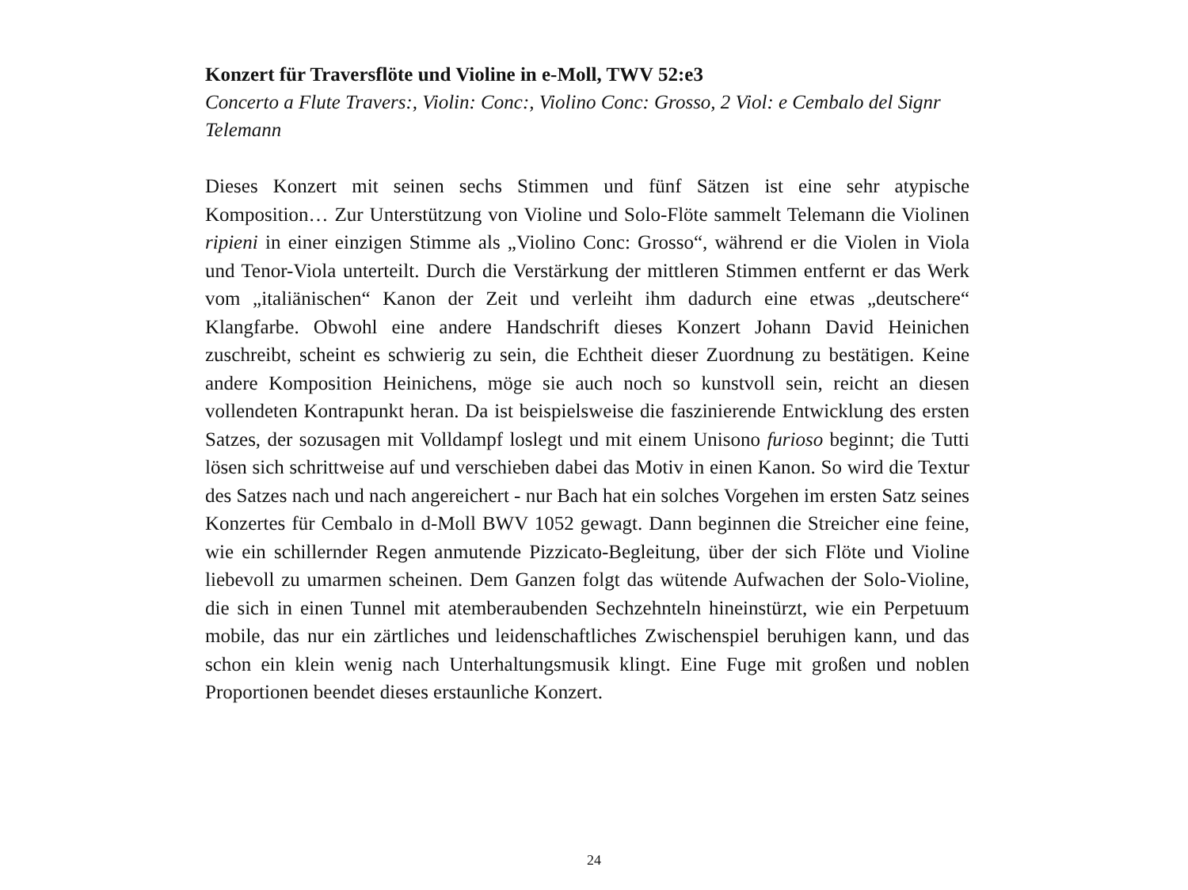Konzert für Traversflöte und Violine in e-Moll, TWV 52:e3
Concerto a Flute Travers:, Violin: Conc:, Violino Conc: Grosso, 2 Viol: e Cembalo del Signr Telemann
Dieses Konzert mit seinen sechs Stimmen und fünf Sätzen ist eine sehr atypische Komposition… Zur Unterstützung von Violine und Solo-Flöte sammelt Telemann die Violinen ripieni in einer einzigen Stimme als „Violino Conc: Grosso“, während er die Violen in Viola und Tenor-Viola unterteilt. Durch die Verstärkung der mittleren Stimmen entfernt er das Werk vom „italiänischen“ Kanon der Zeit und verleiht ihm dadurch eine etwas „deutschere“ Klangfarbe. Obwohl eine andere Handschrift dieses Konzert Johann David Heinichen zuschreibt, scheint es schwierig zu sein, die Echtheit dieser Zuordnung zu bestätigen. Keine andere Komposition Heinichens, möge sie auch noch so kunstvoll sein, reicht an diesen vollendeten Kontrapunkt heran. Da ist beispielsweise die faszinierende Entwicklung des ersten Satzes, der sozusagen mit Volldampf loslegt und mit einem Unisono furioso beginnt; die Tutti lösen sich schrittweise auf und verschieben dabei das Motiv in einen Kanon. So wird die Textur des Satzes nach und nach angereichert - nur Bach hat ein solches Vorgehen im ersten Satz seines Konzertes für Cembalo in d-Moll BWV 1052 gewagt. Dann beginnen die Streicher eine feine, wie ein schillernder Regen anmutende Pizzicato-Begleitung, über der sich Flöte und Violine liebevoll zu umarmen scheinen. Dem Ganzen folgt das wütende Aufwachen der Solo-Violine, die sich in einen Tunnel mit atemberaubenden Sechzehnteln hineinstürzt, wie ein Perpetuum mobile, das nur ein zärtliches und leidenschaftliches Zwischenspiel beruhigen kann, und das schon ein klein wenig nach Unterhaltungsmusik klingt. Eine Fuge mit großen und noblen Proportionen beendet dieses erstaunliche Konzert.
24